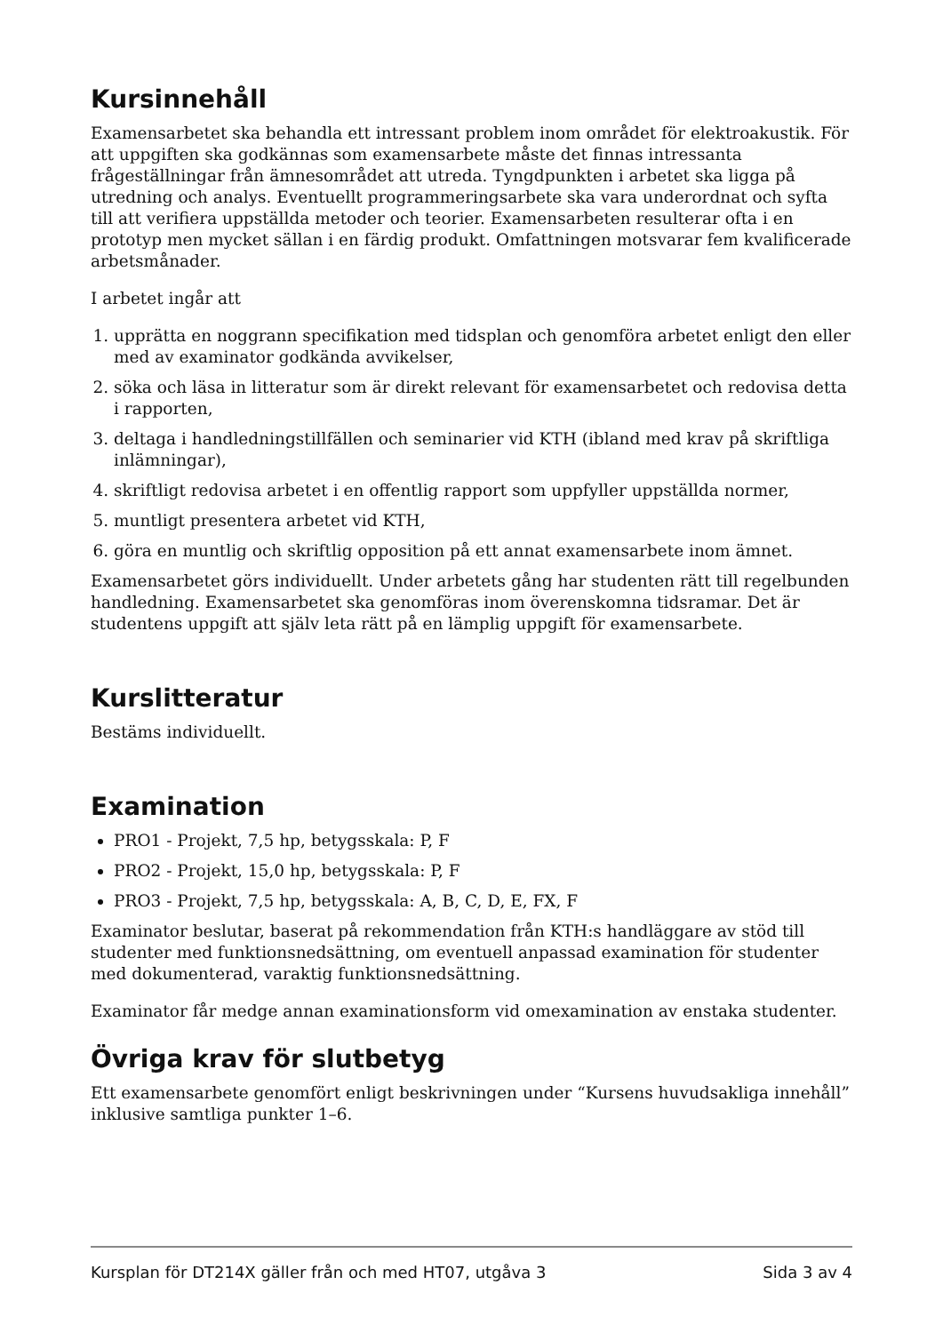Kursinnehåll
Examensarbetet ska behandla ett intressant problem inom området för elektroakustik. För att uppgiften ska godkännas som examensarbete måste det finnas intressanta frågeställningar från ämnesområdet att utreda. Tyngdpunkten i arbetet ska ligga på utredning och analys. Eventuellt programmeringsarbete ska vara underordnat och syfta till att verifiera uppställda metoder och teorier. Examensarbeten resulterar ofta i en prototyp men mycket sällan i en färdig produkt. Omfattningen motsvarar fem kvalificerade arbetsmånader.
I arbetet ingår att
1. upprätta en noggrann specifikation med tidsplan och genomföra arbetet enligt den eller med av examinator godkända avvikelser,
2. söka och läsa in litteratur som är direkt relevant för examensarbetet och redovisa detta i rapporten,
3. deltaga i handledningstillfällen och seminarier vid KTH (ibland med krav på skriftliga inlämningar),
4. skriftligt redovisa arbetet i en offentlig rapport som uppfyller uppställda normer,
5. muntligt presentera arbetet vid KTH,
6. göra en muntlig och skriftlig opposition på ett annat examensarbete inom ämnet.
Examensarbetet görs individuellt. Under arbetets gång har studenten rätt till regelbunden handledning. Examensarbetet ska genomföras inom överenskomna tidsramar. Det är studentens uppgift att själv leta rätt på en lämplig uppgift för examensarbete.
Kurslitteratur
Bestäms individuellt.
Examination
PRO1 - Projekt, 7,5 hp, betygsskala: P, F
PRO2 - Projekt, 15,0 hp, betygsskala: P, F
PRO3 - Projekt, 7,5 hp, betygsskala: A, B, C, D, E, FX, F
Examinator beslutar, baserat på rekommendation från KTH:s handläggare av stöd till studenter med funktionsnedsättning, om eventuell anpassad examination för studenter med dokumenterad, varaktig funktionsnedsättning.
Examinator får medge annan examinationsform vid omexamination av enstaka studenter.
Övriga krav för slutbetyg
Ett examensarbete genomfört enligt beskrivningen under “Kursens huvudsakliga innehåll” inklusive samtliga punkter 1–6.
Kursplan för DT214X gäller från och med HT07, utgåva 3 Sida 3 av 4